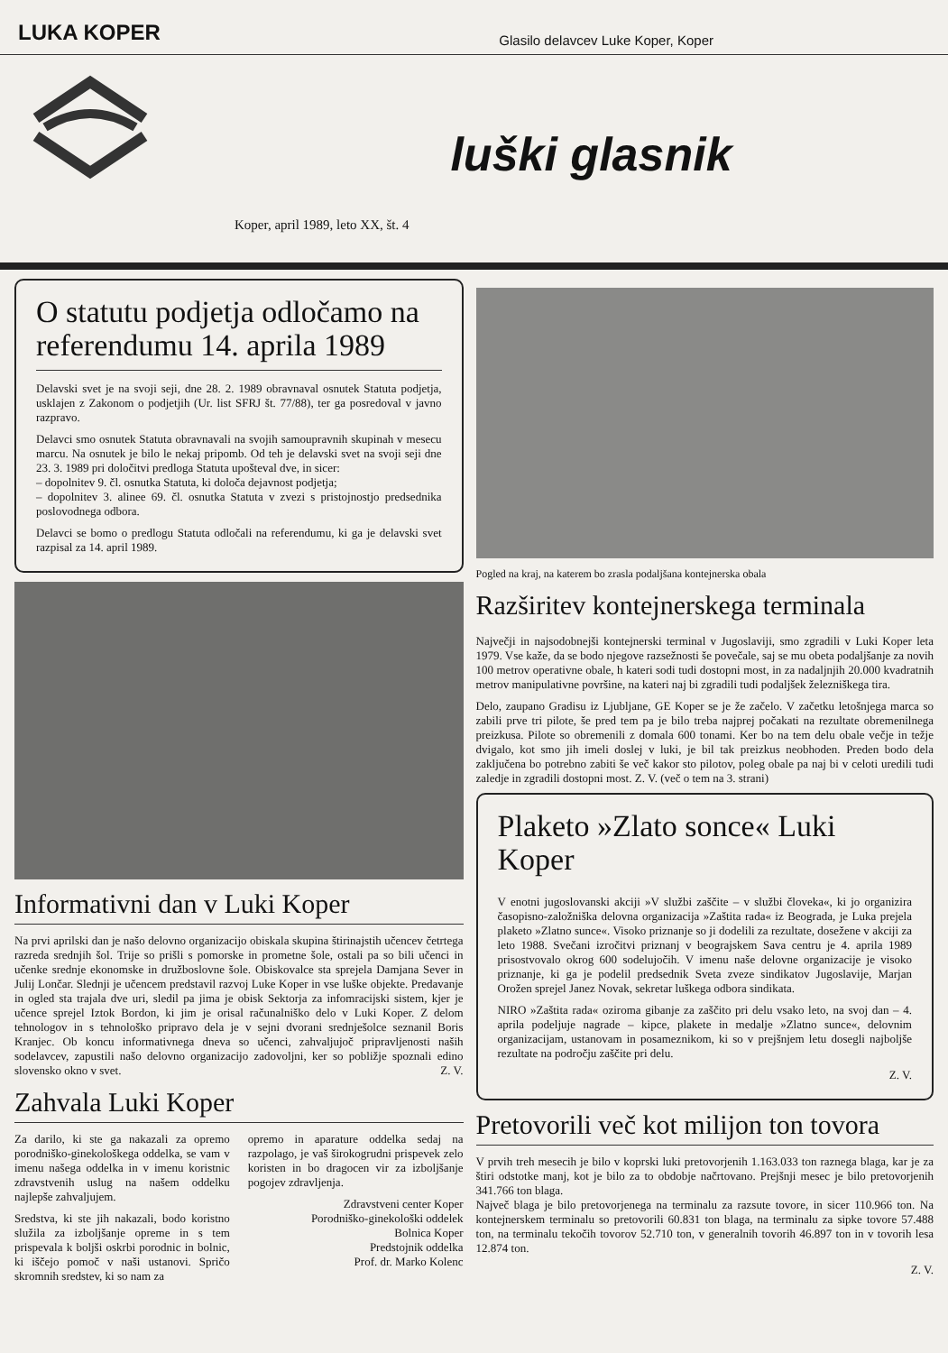LUKA KOPER
Glasilo delavcev Luke Koper, Koper
luški glasnik
Koper, april 1989, leto XX, št. 4
O statutu podjetja odločamo na referendumu 14. aprila 1989
Delavski svet je na svoji seji, dne 28. 2. 1989 obravnaval osnutek Statuta podjetja, usklajen z Zakonom o podjetjih (Ur. list SFRJ št. 77/88), ter ga posredoval v javno razpravo.
Delavci smo osnutek Statuta obravnavali na svojih samoupravnih skupinah v mesecu marcu. Na osnutek je bilo le nekaj pripomb. Od teh je delavski svet na svoji seji dne 23. 3. 1989 pri določitvi predloga Statuta upošteval dve, in sicer:
– dopolnitev 9. čl. osnutka Statuta, ki določa dejavnost podjetja;
– dopolnitev 3. alinee 69. čl. osnutka Statuta v zvezi s pristojnostjo predsednika poslovodnega odbora.
Delavci se bomo o predlogu Statuta odločali na referendumu, ki ga je delavski svet razpisal za 14. april 1989.
Informativni dan v Luki Koper
Na prvi aprilski dan je našo delovno organizacijo obiskala skupina štirinajstih učencev četrtega razreda srednjih šol. Trije so prišli s pomorske in prometne šole, ostali pa so bili učenci in učenke srednje ekonomske in družboslovne šole. Obiskovalce sta sprejela Damjana Sever in Julij Lončar. Slednji je učencem predstavil razvoj Luke Koper in vse luške objekte. Predavanje in ogled sta trajala dve uri, sledil pa jima je obisk Sektorja za infomracijski sistem, kjer je učence sprejel Iztok Bordon, ki jim je orisal računalniško delo v Luki Koper. Z delom tehnologov in s tehnološko pripravo dela je v sejni dvorani srednješolce seznanil Boris Kranjec. Ob koncu informativnega dneva so učenci, zahvaljujoč pripravljenosti naših sodelavcev, zapustili našo delovno organizacijo zadovoljni, ker so pobližje spoznali edino slovensko okno v svet. Z. V.
Zahvala Luki Koper
Za darilo, ki ste ga nakazali za opremo porodniško-ginekološkega oddelka, se vam v imenu našega oddelka in v imenu koristnic zdravstvenih uslug na našem oddelku najlepše zahvaljujem.
Sredstva, ki ste jih nakazali, bodo koristno služila za izboljšanje opreme in s tem prispevala k boljši oskrbi porodnic in bolnic, ki iščejo pomoč v naši ustanovi. Spričo skromnih sredstev, ki so nam za
opremo in aparature oddelka sedaj na razpolago, je vaš širokogrudni prispevek zelo koristen in bo dragocen vir za izboljšanje pogojev zdravljenja.
Zdravstveni center Koper
Porodniško-ginekološki oddelek
Bolnica Koper
Predstojnik oddelka
Prof. dr. Marko Kolenc
Pogled na kraj, na katerem bo zrasla podaljšana kontejnerska obala
Razširitev kontejnerskega terminala
Največji in najsodobnejši kontejnerski terminal v Jugoslaviji, smo zgradili v Luki Koper leta 1979. Vse kaže, da se bodo njegove razsežnosti še povečale, saj se mu obeta podaljšanje za novih 100 metrov operativne obale, h kateri sodi tudi dostopni most, in za nadaljnjih 20.000 kvadratnih metrov manipulativne površine, na kateri naj bi zgradili tudi podaljšek železniškega tira.
Delo, zaupano Gradisu iz Ljubljane, GE Koper se je že začelo. V začetku letošnjega marca so zabili prve tri pilote, še pred tem pa je bilo treba najprej počakati na rezultate obremenilnega preizkusa. Pilote so obremenili z domala 600 tonami. Ker bo na tem delu obale večje in težje dvigalo, kot smo jih imeli doslej v luki, je bil tak preizkus neobhoden. Preden bodo dela zaključena bo potrebno zabiti še več kakor sto pilotov, poleg obale pa naj bi v celoti uredili tudi zaledje in zgradili dostopni most. Z. V. (več o tem na 3. strani)
Plaketo »Zlato sonce« Luki Koper
V enotni jugoslovanski akciji »V službi zaščite – v službi človeka«, ki jo organizira časopisno-založniška delovna organizacija »Zaštita rada« iz Beograda, je Luka prejela plaketo »Zlatno sunce«. Visoko priznanje so ji dodelili za rezultate, dosežene v akciji za leto 1988. Svečani izročitvi priznanj v beograjskem Sava centru je 4. aprila 1989 prisostvovalo okrog 600 sodelujočih. V imenu naše delovne organizacije je visoko priznanje, ki ga je podelil predsednik Sveta zveze sindikatov Jugoslavije, Marjan Orožen sprejel Janez Novak, sekretar luškega odbora sindikata.
NIRO »Zaštita rada« oziroma gibanje za zaščito pri delu vsako leto, na svoj dan – 4. aprila podeljuje nagrade – kipce, plakete in medalje »Zlatno sunce«, delovnim organizacijam, ustanovam in posameznikom, ki so v prejšnjem letu dosegli najboljše rezultate na področju zaščite pri delu.
Z. V.
Pretovorili več kot milijon ton tovora
V prvih treh mesecih je bilo v koprski luki pretovorjenih 1.163.033 ton raznega blaga, kar je za štiri odstotke manj, kot je bilo za to obdobje načrtovano. Prejšnji mesec je bilo pretovorjenih 341.766 ton blaga.
Največ blaga je bilo pretovorjenega na terminalu za razsute tovore, in sicer 110.966 ton. Na kontejnerskem terminalu so pretovorili 60.831 ton blaga, na terminalu za sipke tovore 57.488 ton, na terminalu tekočih tovorov 52.710 ton, v generalnih tovorih 46.897 ton in v tovorih lesa 12.874 ton.
Z. V.